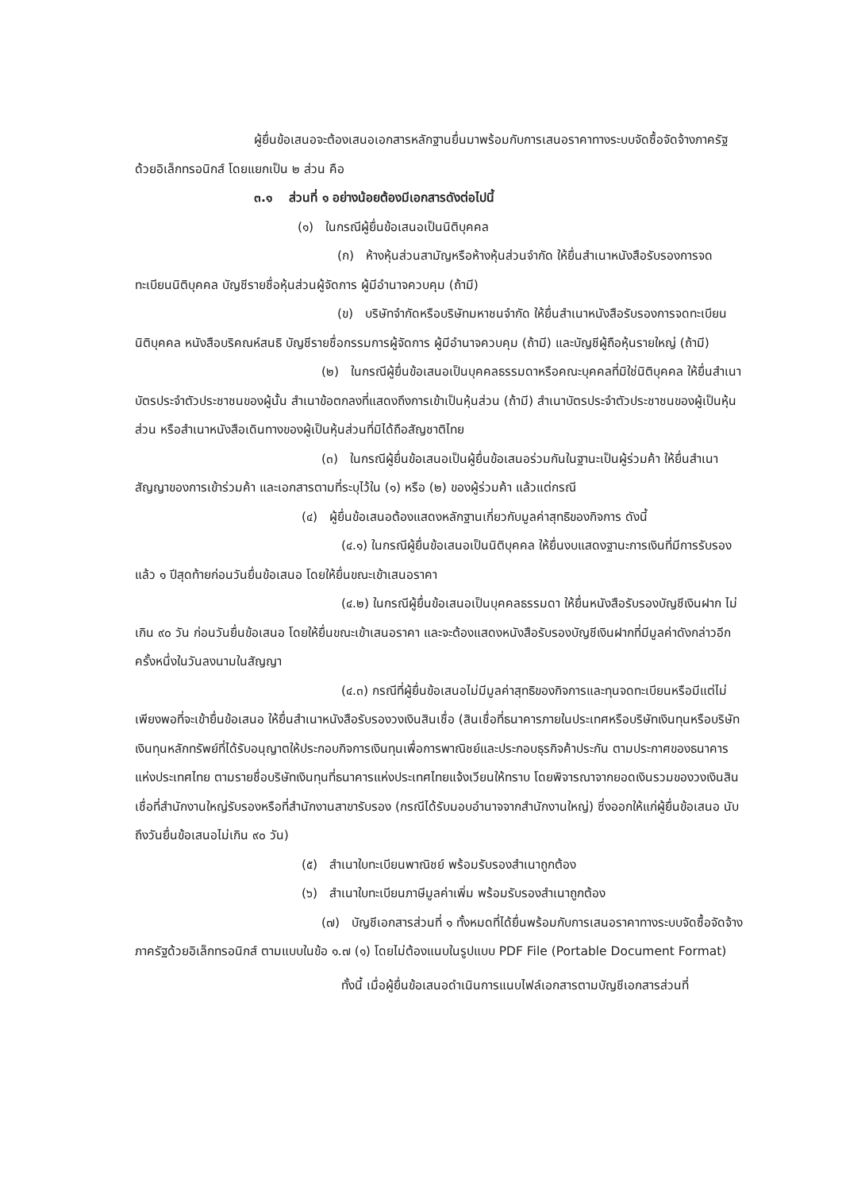ผู้ยื่นข้อเสนอจะต้องเสนอเอกสารหลักฐานยื่นมาพร้อมกับการเสนอราคาทางระบบจัดซื้อจัดจ้างภาครัฐด้วยอิเล็กทรอนิกส์ โดยแยกเป็น ๒ ส่วน คือ
๓.๑ ส่วนที่ ๑ อย่างน้อยต้องมีเอกสารดังต่อไปนี้
(๑) ในกรณีผู้ยื่นข้อเสนอเป็นนิติบุคคล
(ก) ห้างหุ้นส่วนสามัญหรือห้างหุ้นส่วนจำกัด ให้ยื่นสำเนาหนังสือรับรองการจดทะเบียนนิติบุคคล บัญชีรายชื่อหุ้นส่วนผู้จัดการ ผู้มีอำนาจควบคุม (ถ้ามี)
(ข) บริษัทจำกัดหรือบริษัทมหาชนจำกัด ให้ยื่นสำเนาหนังสือรับรองการจดทะเบียนนิติบุคคล หนังสือบริคณห์สนธิ บัญชีรายชื่อกรรมการผู้จัดการ ผู้มีอำนาจควบคุม (ถ้ามี) และบัญชีผู้ถือหุ้นรายใหญ่ (ถ้ามี)
(๒) ในกรณีผู้ยื่นข้อเสนอเป็นบุคคลธรรมดาหรือคณะบุคคลที่มิใช่นิติบุคคล ให้ยื่นสำเนาบัตรประจำตัวประชาชนของผู้นั้น สำเนาข้อตกลงที่แสดงถึงการเข้าเป็นหุ้นส่วน (ถ้ามี) สำเนาบัตรประจำตัวประชาชนของผู้เป็นหุ้นส่วน หรือสำเนาหนังสือเดินทางของผู้เป็นหุ้นส่วนที่มิได้ถือสัญชาติไทย
(๓) ในกรณีผู้ยื่นข้อเสนอเป็นผู้ยื่นข้อเสนอร่วมกันในฐานะเป็นผู้ร่วมค้า ให้ยื่นสำเนาสัญญาของการเข้าร่วมค้า และเอกสารตามที่ระบุไว้ใน (๑) หรือ (๒) ของผู้ร่วมค้า แล้วแต่กรณี
(๔) ผู้ยื่นข้อเสนอต้องแสดงหลักฐานเกี่ยวกับมูลค่าสุทธิของกิจการ ดังนี้
(๔.๑) ในกรณีผู้ยื่นข้อเสนอเป็นนิติบุคคล ให้ยื่นงบแสดงฐานะการเงินที่มีการรับรองแล้ว ๑ ปีสุดท้ายก่อนวันยื่นข้อเสนอ โดยให้ยื่นขณะเข้าเสนอราคา
(๔.๒) ในกรณีผู้ยื่นข้อเสนอเป็นบุคคลธรรมดา ให้ยื่นหนังสือรับรองบัญชีเงินฝาก ไม่เกิน ๙๐ วัน ก่อนวันยื่นข้อเสนอ โดยให้ยื่นขณะเข้าเสนอราคา และจะต้องแสดงหนังสือรับรองบัญชีเงินฝากที่มีมูลค่าดังกล่าวอีกครั้งหนึ่งในวันลงนามในสัญญา
(๔.๓) กรณีที่ผู้ยื่นข้อเสนอไม่มีมูลค่าสุทธิของกิจการและทุนจดทะเบียนหรือมีแต่ไม่เพียงพอที่จะเข้ายื่นข้อเสนอ ให้ยื่นสำเนาหนังสือรับรองวงเงินสินเชื่อ (สินเชื่อที่ธนาคารภายในประเทศหรือบริษัทเงินทุนหรือบริษัทเงินทุนหลักทรัพย์ที่ได้รับอนุญาตให้ประกอบกิจการเงินทุนเพื่อการพาณิชย์และประกอบธุรกิจค้าประกัน ตามประกาศของธนาคารแห่งประเทศไทย ตามรายชื่อบริษัทเงินทุนที่ธนาคารแห่งประเทศไทยแจ้งเวียนให้ทราบ โดยพิจารณาจากยอดเงินรวมของวงเงินสินเชื่อที่สำนักงานใหญ่รับรองหรือที่สำนักงานสาขารับรอง (กรณีได้รับมอบอำนาจจากสำนักงานใหญ่) ซึ่งออกให้แก่ผู้ยื่นข้อเสนอ นับถึงวันยื่นข้อเสนอไม่เกิน ๙๐ วัน)
(๕) สำเนาใบทะเบียนพาณิชย์ พร้อมรับรองสำเนาถูกต้อง
(๖) สำเนาใบทะเบียนภาษีมูลค่าเพิ่ม พร้อมรับรองสำเนาถูกต้อง
(๗) บัญชีเอกสารส่วนที่ ๑ ทั้งหมดที่ได้ยื่นพร้อมกับการเสนอราคาทางระบบจัดซื้อจัดจ้างภาครัฐด้วยอิเล็กทรอนิกส์ ตามแบบในข้อ ๑.๗ (๑) โดยไม่ต้องแนบในรูปแบบ PDF File (Portable Document Format)
ทั้งนี้ เมื่อผู้ยื่นข้อเสนอดำเนินการแนบไฟล์เอกสารตามบัญชีเอกสารส่วนที่